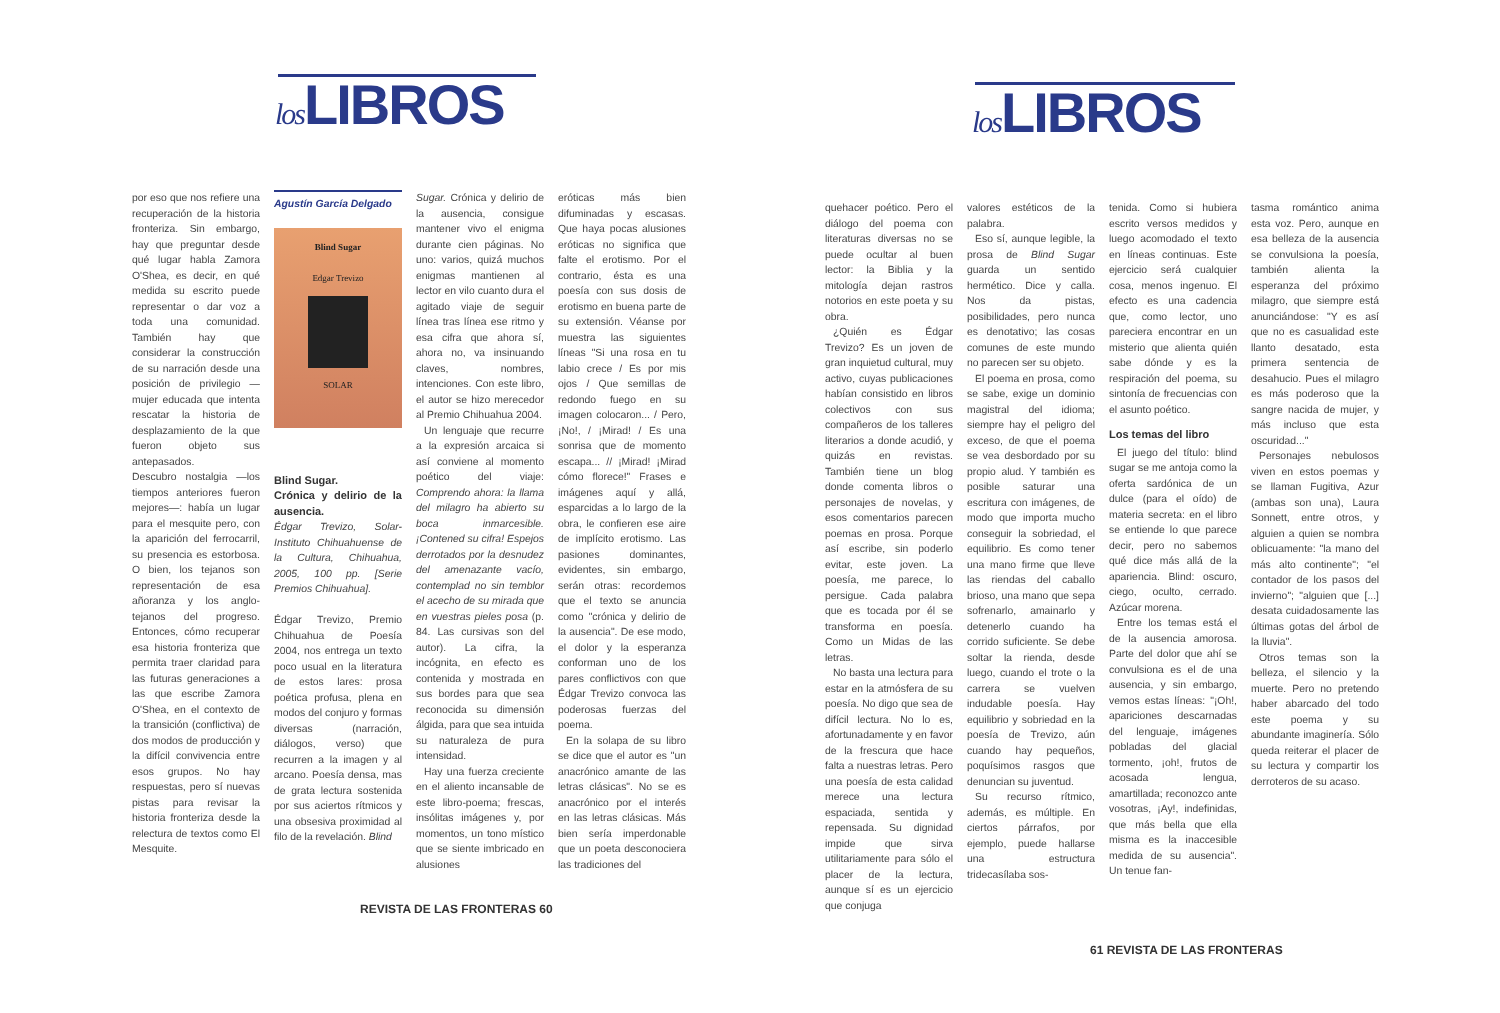los LIBROS
por eso que nos refiere una recuperación de la historia fronteriza. Sin embargo, hay que preguntar desde qué lugar habla Zamora O'Shea, es decir, en qué medida su escrito puede representar o dar voz a toda una comunidad. También hay que considerar la construcción de su narración desde una posición de privilegio —mujer educada que intenta rescatar la historia de desplazamiento de la que fueron objeto sus antepasados.
Descubro nostalgia —los tiempos anteriores fueron mejores—: había un lugar para el mesquite pero, con la aparición del ferrocarril, su presencia es estorbosa. O bien, los tejanos son representación de esa añoranza y los anglo-tejanos del progreso. Entonces, cómo recuperar esa historia fronteriza que permita traer claridad para las futuras generaciones a las que escribe Zamora O'Shea, en el contexto de la transición (conflictiva) de dos modos de producción y la difícil convivencia entre esos grupos. No hay respuestas, pero sí nuevas pistas para revisar la historia fronteriza desde la relectura de textos como El Mesquite.
Agustín García Delgado
Blind Sugar
Edgar Trevizo
SOLAR
Blind Sugar.
Crónica y delirio de la ausencia.
Édgar Trevizo, Solar-Instituto Chihuahuense de la Cultura, Chihuahua, 2005, 100 pp. [Serie Premios Chihuahua].
Édgar Trevizo, Premio Chihuahua de Poesía 2004, nos entrega un texto poco usual en la literatura de estos lares: prosa poética profusa, plena en modos del conjuro y formas diversas (narración, diálogos, verso) que recurren a la imagen y al arcano. Poesía densa, mas de grata lectura sostenida por sus aciertos rítmicos y una obsesiva proximidad al filo de la revelación. Blind
Sugar. Crónica y delirio de la ausencia, consigue mantener vivo el enigma durante cien páginas. No uno: varios, quizá muchos enigmas mantienen al lector en vilo cuanto dura el agitado viaje de seguir línea tras línea ese ritmo y esa cifra que ahora sí, ahora no, va insinuando claves, nombres, intenciones. Con este libro, el autor se hizo merecedor al Premio Chihuahua 2004.
Un lenguaje que recurre a la expresión arcaica si así conviene al momento poético del viaje: Comprendo ahora: la llama del milagro ha abierto su boca inmarcesible. ¡Contened su cifra! Espejos derrotados por la desnudez del amenazante vacío, contemplad no sin temblor el acecho de su mirada que en vuestras pieles posa (p. 84. Las cursivas son del autor). La cifra, la incógnita, en efecto es contenida y mostrada en sus bordes para que sea reconocida su dimensión álgida, para que sea intuida su naturaleza de pura intensidad.
Hay una fuerza creciente en el aliento incansable de este libro-poema; frescas, insólitas imágenes y, por momentos, un tono místico que se siente imbricado en alusiones
eróticas más bien difuminadas y escasas. Que haya pocas alusiones eróticas no significa que falte el erotismo. Por el contrario, ésta es una poesía con sus dosis de erotismo en buena parte de su extensión. Véanse por muestra las siguientes líneas "Si una rosa en tu labio crece / Es por mis ojos / Que semillas de redondo fuego en su imagen colocaron... / Pero, ¡No!, / ¡Mirad! / Es una sonrisa que de momento escapa... // ¡Mirad! ¡Mirad cómo florece!" Frases e imágenes aquí y allá, esparcidas a lo largo de la obra, le confieren ese aire de implícito erotismo. Las pasiones dominantes, evidentes, sin embargo, serán otras: recordemos que el texto se anuncia como "crónica y delirio de la ausencia". De ese modo, el dolor y la esperanza conforman uno de los pares conflictivos con que Édgar Trevizo convoca las poderosas fuerzas del poema.
En la solapa de su libro se dice que el autor es "un anacrónico amante de las letras clásicas". No se es anacrónico por el interés en las letras clásicas. Más bien sería imperdonable que un poeta desconociera las tradiciones del
REVISTA DE LAS FRONTERAS 60
los LIBROS
quehacer poético. Pero el diálogo del poema con literaturas diversas no se puede ocultar al buen lector: la Biblia y la mitología dejan rastros notorios en este poeta y su obra.
¿Quién es Édgar Trevizo? Es un joven de gran inquietud cultural, muy activo, cuyas publicaciones habían consistido en libros colectivos con sus compañeros de los talleres literarios a donde acudió, y quizás en revistas. También tiene un blog donde comenta libros o personajes de novelas, y esos comentarios parecen poemas en prosa. Porque así escribe, sin poderlo evitar, este joven. La poesía, me parece, lo persigue. Cada palabra que es tocada por él se transforma en poesía. Como un Midas de las letras.
No basta una lectura para estar en la atmósfera de su poesía. No digo que sea de difícil lectura. No lo es, afortunadamente y en favor de la frescura que hace falta a nuestras letras. Pero una poesía de esta calidad merece una lectura espaciada, sentida y repensada. Su dignidad impide que sirva utilitariamente para sólo el placer de la lectura, aunque sí es un ejercicio que conjuga
valores estéticos de la palabra.
Eso sí, aunque legible, la prosa de Blind Sugar guarda un sentido hermético. Dice y calla. Nos da pistas, posibilidades, pero nunca es denotativo; las cosas comunes de este mundo no parecen ser su objeto.
El poema en prosa, como se sabe, exige un dominio magistral del idioma; siempre hay el peligro del exceso, de que el poema se vea desbordado por su propio alud. Y también es posible saturar una escritura con imágenes, de modo que importa mucho conseguir la sobriedad, el equilibrio. Es como tener una mano firme que lleve las riendas del caballo brioso, una mano que sepa sofrenarlo, amainarlo y detenerlo cuando ha corrido suficiente. Se debe soltar la rienda, desde luego, cuando el trote o la carrera se vuelven indudable poesía. Hay equilibrio y sobriedad en la poesía de Trevizo, aún cuando hay pequeños, poquísimos rasgos que denuncian su juventud.
Su recurso rítmico, además, es múltiple. En ciertos párrafos, por ejemplo, puede hallarse una estructura tridecasílaba sos-
tenida. Como si hubiera escrito versos medidos y luego acomodado el texto en líneas continuas. Este ejercicio será cualquier cosa, menos ingenuo. El efecto es una cadencia que, como lector, uno pareciera encontrar en un misterio que alienta quién sabe dónde y es la respiración del poema, su sintonía de frecuencias con el asunto poético.
Los temas del libro
El juego del título: blind sugar se me antoja como la oferta sardónica de un dulce (para el oído) de materia secreta: en el libro se entiende lo que parece decir, pero no sabemos qué dice más allá de la apariencia. Blind: oscuro, ciego, oculto, cerrado. Azúcar morena.
Entre los temas está el de la ausencia amorosa. Parte del dolor que ahí se convulsiona es el de una ausencia, y sin embargo, vemos estas líneas: "¡Oh!, apariciones descarnadas del lenguaje, imágenes pobladas del glacial tormento, ¡oh!, frutos de acosada lengua, amartillada; reconozco ante vosotras, ¡Ay!, indefinidas, que más bella que ella misma es la inaccesible medida de su ausencia". Un tenue fan-
tasma romántico anima esta voz. Pero, aunque en esa belleza de la ausencia se convulsiona la poesía, también alienta la esperanza del próximo milagro, que siempre está anunciándose: "Y es así que no es casualidad este llanto desatado, esta primera sentencia de desahucio. Pues el milagro es más poderoso que la sangre nacida de mujer, y más incluso que esta oscuridad..."
Personajes nebulosos viven en estos poemas y se llaman Fugitiva, Azur (ambas son una), Laura Sonnett, entre otros, y alguien a quien se nombra oblicuamente: "la mano del más alto continente"; "el contador de los pasos del invierno"; "alguien que [...] desata cuidadosamente las últimas gotas del árbol de la lluvia".
Otros temas son la belleza, el silencio y la muerte. Pero no pretendo haber abarcado del todo este poema y su abundante imaginería. Sólo queda reiterar el placer de su lectura y compartir los derroteros de su acaso.
61 REVISTA DE LAS FRONTERAS